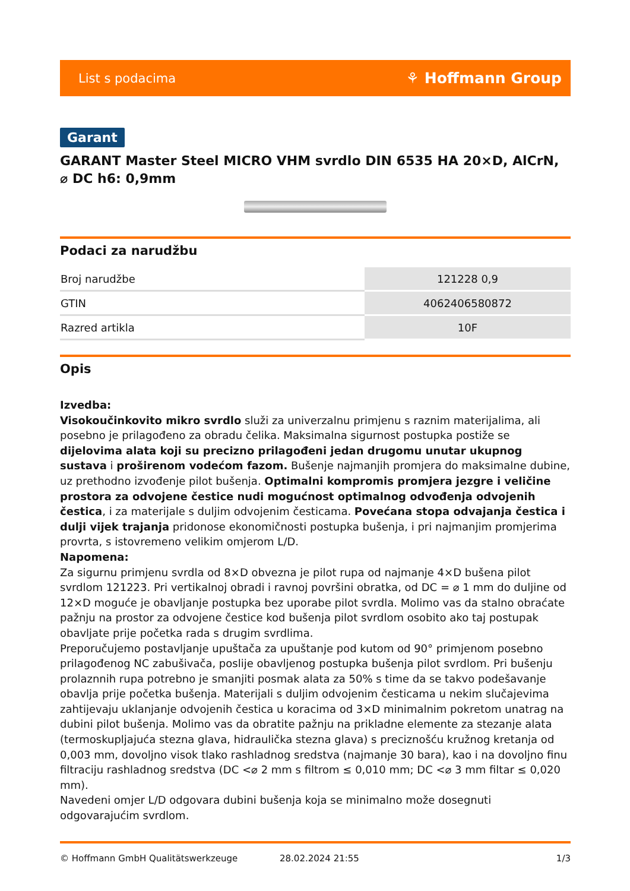List s podacima ⚘ Hoffmann Group
Garant
GARANT Master Steel MICRO VHM svrdlo DIN 6535 HA 20×D, AlCrN, ⌀ DC h6: 0,9mm
Podaci za narudžbu
| Broj narudžbe | 121228 0,9 |
| GTIN | 4062406580872 |
| Razred artikla | 10F |
Opis
Izvedba:
Visokoučinkovito mikro svrdlo služi za univerzalnu primjenu s raznim materijalima, ali posebno je prilagođeno za obradu čelika. Maksimalna sigurnost postupka postiže se dijelovima alata koji su precizno prilagođeni jedan drugomu unutar ukupnog sustava i proširenom vodećom fazom. Bušenje najmanjih promjera do maksimalne dubine, uz prethodno izvođenje pilot bušenja. Optimalni kompromis promjera jezgre i veličine prostora za odvojene čestice nudi mogućnost optimalnog odvođenja odvojenih čestica, i za materijale s duljim odvojenim česticama. Povećana stopa odvajanja čestica i dulji vijek trajanja pridonose ekonomičnosti postupka bušenja, i pri najmanjim promjerima provrta, s istovremeno velikim omjerom L/D.
Napomena:
Za sigurnu primjenu svrdla od 8×D obvezna je pilot rupa od najmanje 4×D bušena pilot svrdlom 121223. Pri vertikalnoj obradi i ravnoj površini obratka, od DC = ⌀ 1 mm do duljine od 12×D moguće je obavljanje postupka bez uporabe pilot svrdla. Molimo vas da stalno obraćate pažnju na prostor za odvojene čestice kod bušenja pilot svrdlom osobito ako taj postupak obavljate prije početka rada s drugim svrdlima.
Preporučujemo postavljanje upuštača za upuštanje pod kutom od 90° primjenom posebno prilagođenog NC zabušivača, poslije obavljenog postupka bušenja pilot svrdlom. Pri bušenju prolaznnih rupa potrebno je smanjiti posmak alata za 50% s time da se takvo podešavanje obavlja prije početka bušenja. Materijali s duljim odvojenim česticama u nekim slučajevima zahtijevaju uklanjanje odvojenih čestica u koracima od 3×D minimalnim pokretom unatrag na dubini pilot bušenja. Molimo vas da obratite pažnju na prikladne elemente za stezanje alata (termoskupljajuća stezna glava, hidraulička stezna glava) s preciznošću kružnog kretanja od 0,003 mm, dovoljno visok tlako rashladnog sredstva (najmanje 30 bara), kao i na dovoljno finu filtraciju rashladnog sredstva (DC <⌀ 2 mm s filtrom ≤ 0,010 mm; DC <⌀ 3 mm filtar ≤ 0,020 mm).
Navedeni omjer L/D odgovara dubini bušenja koja se minimalno može dosegnuti odgovarajućim svrdlom.
© Hoffmann GmbH Qualitätswerkzeuge 28.02.2024 21:55 1/3